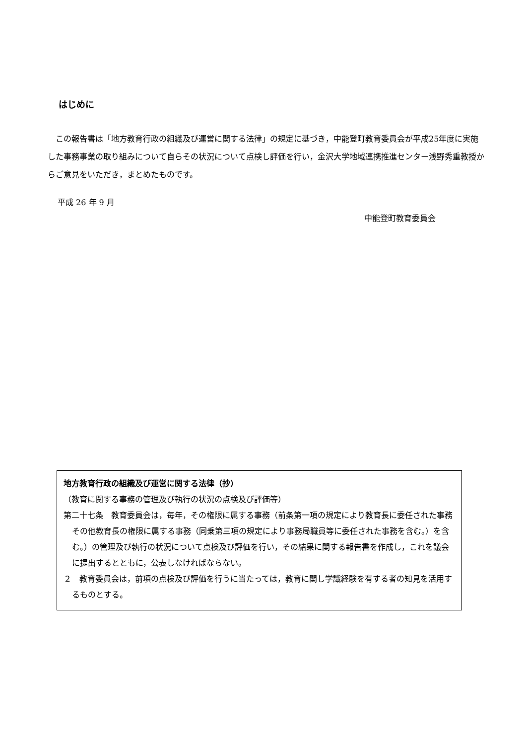はじめに
　この報告書は「地方教育行政の組織及び運営に関する法律」の規定に基づき，中能登町教育委員会が平成25年度に実施した事務事業の取り組みについて自らその状況について点検し評価を行い，金沢大学地域連携推進センター浅野秀重教授からご意見をいただき，まとめたものです。
平成 26 年 9 月
中能登町教育委員会
地方教育行政の組織及び運営に関する法律（抄）
（教育に関する事務の管理及び執行の状況の点検及び評価等）
第二十七条　教育委員会は，毎年，その権限に属する事務（前条第一項の規定により教育長に委任された事務その他教育長の権限に属する事務（同乗第三項の規定により事務局職員等に委任された事務を含む。）を含む。）の管理及び執行の状況について点検及び評価を行い，その結果に関する報告書を作成し，これを議会に提出するとともに，公表しなければならない。
２　教育委員会は，前項の点検及び評価を行うに当たっては，教育に関し学識経験を有する者の知見を活用するものとする。